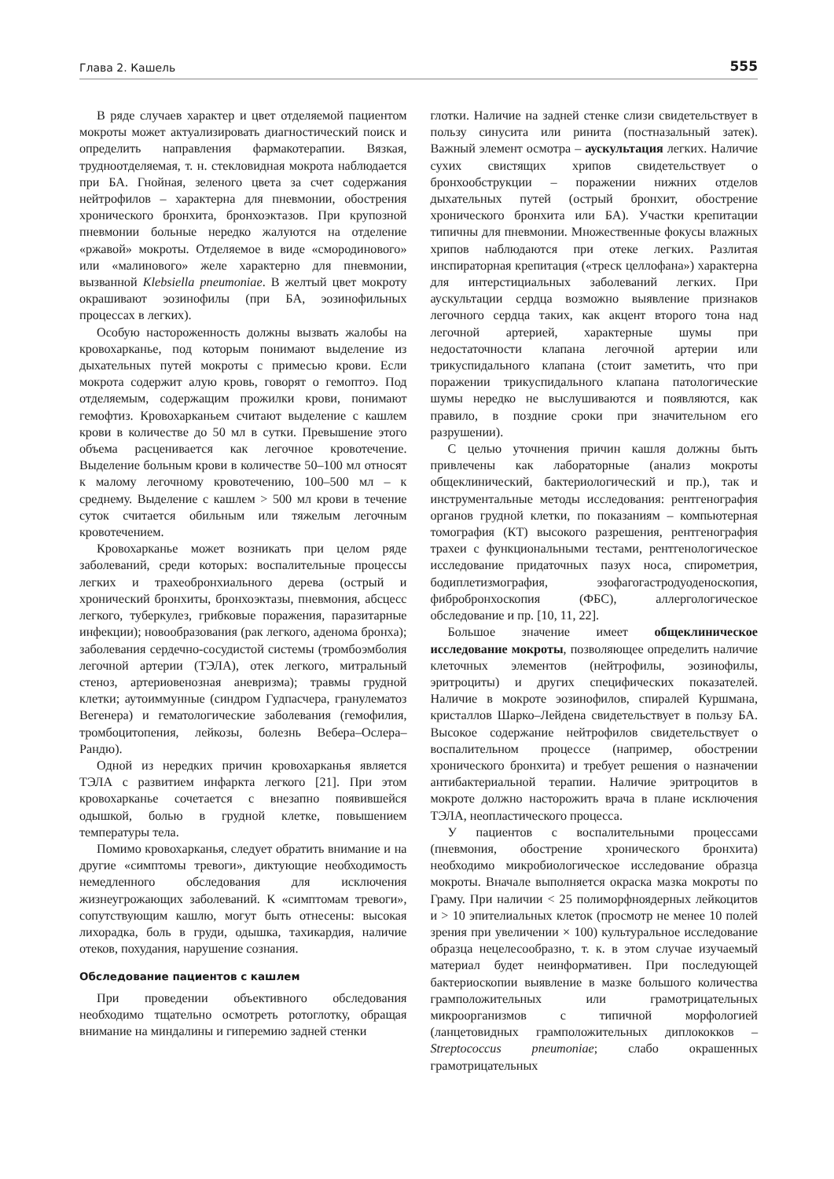Глава 2. Кашель 555
В ряде случаев характер и цвет отделяемой пациентом мокроты может актуализировать диагностический поиск и определить направления фармакотерапии. Вязкая, трудноотделяемая, т. н. стекловидная мокрота наблюдается при БА. Гнойная, зеленого цвета за счет содержания нейтрофилов – характерна для пневмонии, обострения хронического бронхита, бронхоэктазов. При крупозной пневмонии больные нередко жалуются на отделение «ржавой» мокроты. Отделяемое в виде «смородинового» или «малинового» желе характерно для пневмонии, вызванной Klebsiella pneumoniae. В желтый цвет мокроту окрашивают эозинофилы (при БА, эозинофильных процессах в легких).
Особую настороженность должны вызвать жалобы на кровохарканье, под которым понимают выделение из дыхательных путей мокроты с примесью крови. Если мокрота содержит алую кровь, говорят о гемоптоэ. Под отделяемым, содержащим прожилки крови, понимают гемофтиз. Кровохарканьем считают выделение с кашлем крови в количестве до 50 мл в сутки. Превышение этого объема расценивается как легочное кровотечение. Выделение больным крови в количестве 50–100 мл относят к малому легочному кровотечению, 100–500 мл – к среднему. Выделение с кашлем > 500 мл крови в течение суток считается обильным или тяжелым легочным кровотечением.
Кровохарканье может возникать при целом ряде заболеваний, среди которых: воспалительные процессы легких и трахеобронхиального дерева (острый и хронический бронхиты, бронхоэктазы, пневмония, абсцесс легкого, туберкулез, грибковые поражения, паразитарные инфекции); новообразования (рак легкого, аденома бронха); заболевания сердечно-сосудистой системы (тромбоэмболия легочной артерии (ТЭЛА), отек легкого, митральный стеноз, артериовенозная аневризма); травмы грудной клетки; аутоиммунные (синдром Гудпасчера, гранулематоз Вегенера) и гематологические заболевания (гемофилия, тромбоцитопения, лейкозы, болезнь Вебера–Ослера–Рандю).
Одной из нередких причин кровохарканья является ТЭЛА с развитием инфаркта легкого [21]. При этом кровохарканье сочетается с внезапно появившейся одышкой, болью в грудной клетке, повышением температуры тела.
Помимо кровохарканья, следует обратить внимание и на другие «симптомы тревоги», диктующие необходимость немедленного обследования для исключения жизнеугрожающих заболеваний. К «симптомам тревоги», сопутствующим кашлю, могут быть отнесены: высокая лихорадка, боль в груди, одышка, тахикардия, наличие отеков, похудания, нарушение сознания.
Обследование пациентов с кашлем
При проведении объективного обследования необходимо тщательно осмотреть ротоглотку, обращая внимание на миндалины и гиперемию задней стенки
глотки. Наличие на задней стенке слизи свидетельствует в пользу синусита или ринита (постназальный затек). Важный элемент осмотра – аускультация легких. Наличие сухих свистящих хрипов свидетельствует о бронхообструкции – поражении нижних отделов дыхательных путей (острый бронхит, обострение хронического бронхита или БА). Участки крепитации типичны для пневмонии. Множественные фокусы влажных хрипов наблюдаются при отеке легких. Разлитая инспираторная крепитация («треск целлофана») характерна для интерстициальных заболеваний легких. При аускультации сердца возможно выявление признаков легочного сердца таких, как акцент второго тона над легочной артерией, характерные шумы при недостаточности клапана легочной артерии или трикуспидального клапана (стоит заметить, что при поражении трикуспидального клапана патологические шумы нередко не выслушиваются и появляются, как правило, в поздние сроки при значительном его разрушении).
С целью уточнения причин кашля должны быть привлечены как лабораторные (анализ мокроты общеклинический, бактериологический и пр.), так и инструментальные методы исследования: рентгенография органов грудной клетки, по показаниям – компьютерная томография (КТ) высокого разрешения, рентгенография трахеи с функциональными тестами, рентгенологическое исследование придаточных пазух носа, спирометрия, бодиплетизмография, эзофагогастродуоденоскопия, фибробронхоскопия (ФБС), аллергологическое обследование и пр. [10, 11, 22].
Большое значение имеет общеклиническое исследование мокроты, позволяющее определить наличие клеточных элементов (нейтрофилы, эозинофилы, эритроциты) и других специфических показателей. Наличие в мокроте эозинофилов, спиралей Куршмана, кристаллов Шарко–Лейдена свидетельствует в пользу БА. Высокое содержание нейтрофилов свидетельствует о воспалительном процессе (например, обострении хронического бронхита) и требует решения о назначении антибактериальной терапии. Наличие эритроцитов в мокроте должно насторожить врача в плане исключения ТЭЛА, неопластического процесса.
У пациентов с воспалительными процессами (пневмония, обострение хронического бронхита) необходимо микробиологическое исследование образца мокроты. Вначале выполняется окраска мазка мокроты по Граму. При наличии < 25 полиморфноядерных лейкоцитов и > 10 эпителиальных клеток (просмотр не менее 10 полей зрения при увеличении × 100) культуральное исследование образца нецелесообразно, т. к. в этом случае изучаемый материал будет неинформативен. При последующей бактериоскопии выявление в мазке большого количества грамположительных или грамотрицательных микроорганизмов с типичной морфологией (ланцетовидных грамположительных диплококков – Streptococcus pneumoniae; слабо окрашенных грамотрицательных